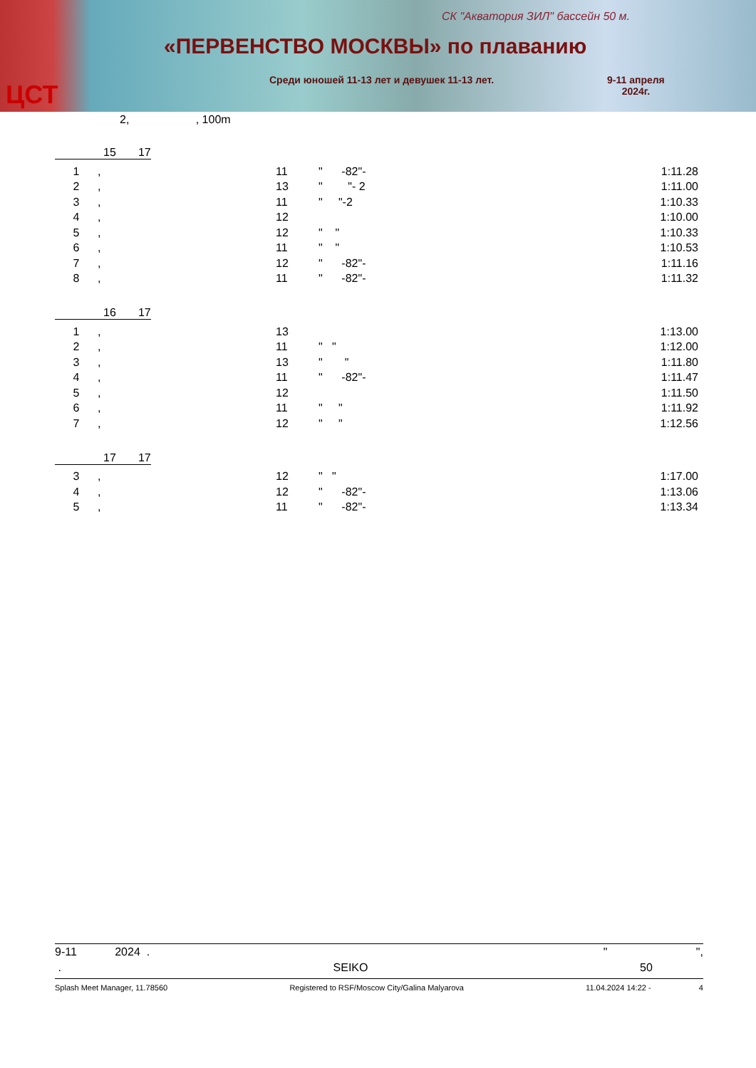СК "Акватория ЗИЛ" бассейн 50 м.
«ПЕРВЕНСТВО МОСКВЫ» по плаванию
Среди юношей 11-13 лет и девушек 11-13 лет.
9-11 апреля
2024г.
ЦСТ
2, , 100m
15 17
| 1 | , | 11 | " -82"- | 1:11.28 |
| 2 | , | 13 | " "- 2 | 1:11.00 |
| 3 | , | 11 | " "-2 | 1:10.33 |
| 4 | , | 12 | | 1:10.00 |
| 5 | , | 12 | " " | 1:10.33 |
| 6 | , | 11 | " " | 1:10.53 |
| 7 | , | 12 | " -82"- | 1:11.16 |
| 8 | , | 11 | " -82"- | 1:11.32 |
16 17
| 1 | , | 13 | | 1:13.00 |
| 2 | , | 11 | " " | 1:12.00 |
| 3 | , | 13 | " " | 1:11.80 |
| 4 | , | 11 | " -82"- | 1:11.47 |
| 5 | , | 12 | | 1:11.50 |
| 6 | , | 11 | " " | 1:11.92 |
| 7 | , | 12 | " " | 1:12.56 |
17 17
| 3 | , | 12 | " " | 1:17.00 |
| 4 | , | 12 | " -82"- | 1:13.06 |
| 5 | , | 11 | " -82"- | 1:13.34 |
9-11 2024 . " ",
. SEIKO 50
Splash Meet Manager, 11.78560 Registered to RSF/Moscow City/Galina Malyarova 11.04.2024 14:22 - 4